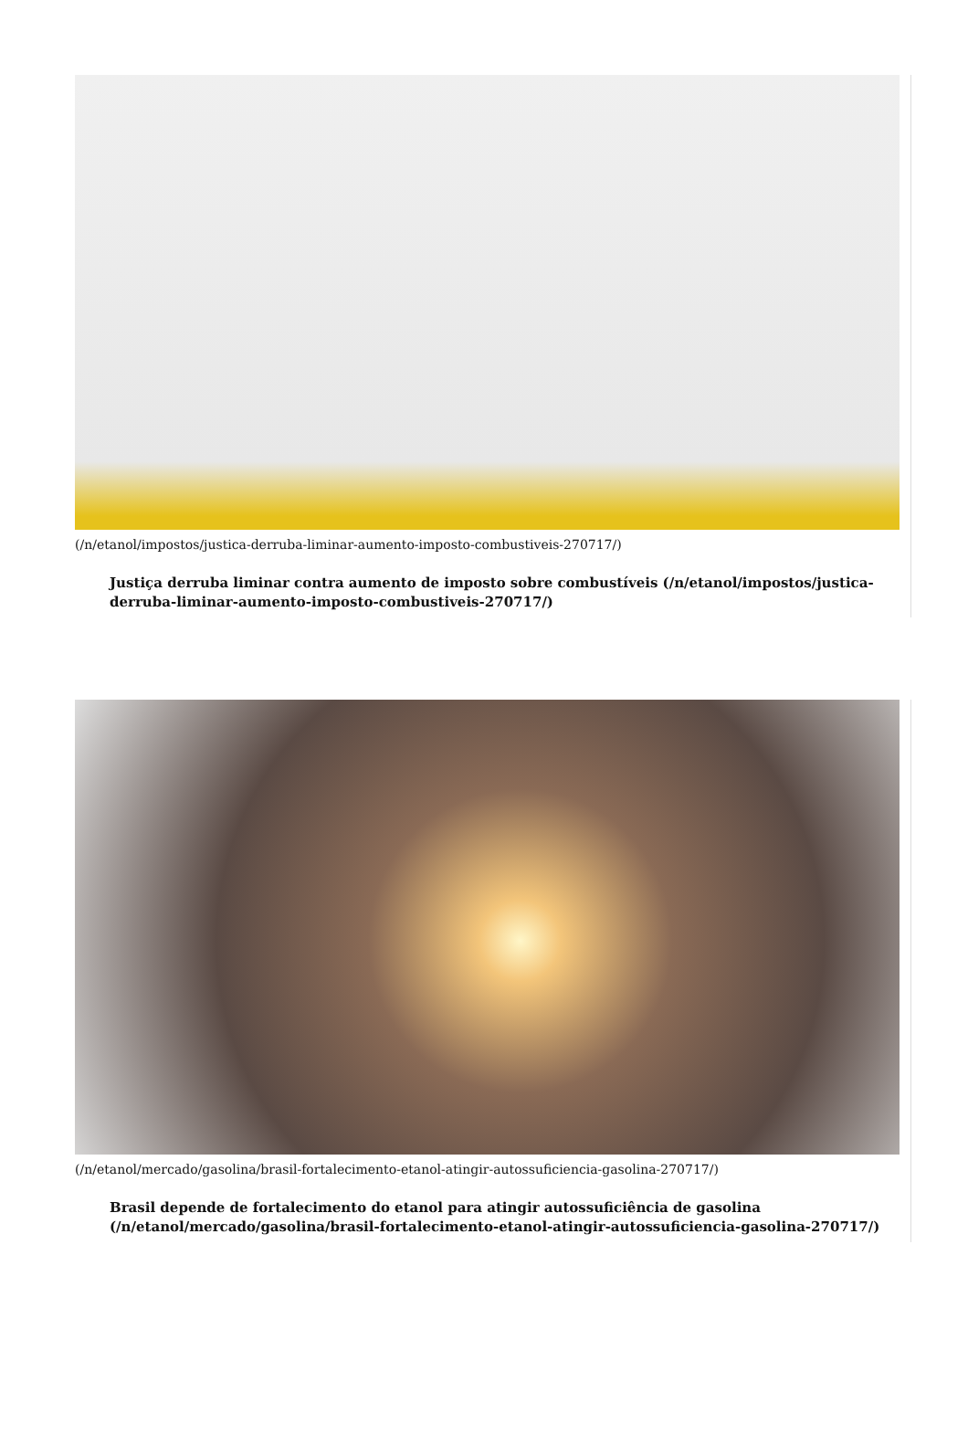(/n/etanol/impostos/justica-derruba-liminar-aumento-imposto-combustiveis-270717/)
Justiça derruba liminar contra aumento de imposto sobre combustíveis (/n/etanol/impostos/justica-derruba-liminar-aumento-imposto-combustiveis-270717/)
(/n/etanol/mercado/gasolina/brasil-fortalecimento-etanol-atingir-autossuficiencia-gasolina-270717/)
Brasil depende de fortalecimento do etanol para atingir autossuficiência de gasolina (/n/etanol/mercado/gasolina/brasil-fortalecimento-etanol-atingir-autossuficiencia-gasolina-270717/)